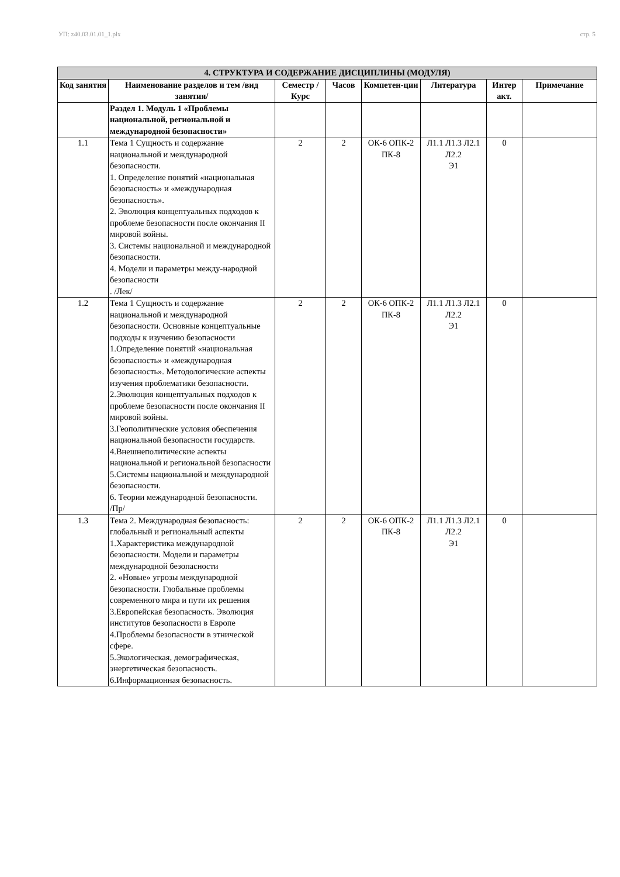УП: z40.03.01.01_1.plx стр. 5
| 4. СТРУКТУРА И СОДЕРЖАНИЕ ДИСЦИПЛИНЫ (МОДУЛЯ) | | | | | | | |
| Код занятия | Наименование разделов и тем /вид занятия/ | Семестр / Курс | Часов | Компетен-ции | Литература | Интер акт. | Примечание |
| | Раздел 1. Модуль 1 «Проблемы национальной, региональной и международной безопасности» | | | | | | |
| 1.1 | Тема 1 Сущность и содержание национальной и международной безопасности. 1. Определение понятий «национальная безопасность» и «международная безопасность». 2. Эволюция концептуальных подходов к проблеме безопасности после окончания II мировой войны. 3. Системы национальной и международной безопасности. 4. Модели и параметры между-народной безопасности . /Лек/ | 2 | 2 | ОК-6 ОПК-2 ПК-8 | Л1.1 Л1.3 Л2.1 Л2.2 Э1 | 0 | |
| 1.2 | Тема 1 Сущность и содержание национальной и международной безопасности. Основные концептуальные подходы к изучению безопасности 1.Определение понятий «национальная безопасность» и «международная безопасность». Методологические аспекты изучения проблематики безопасности. 2.Эволюция концептуальных подходов к проблеме безопасности после окончания II мировой войны. 3.Геополитические условия обеспечения национальной безопасности государств. 4.Внешнеполитические аспекты национальной и региональной безопасности 5.Системы национальной и международной безопасности. 6. Теории международной безопасности. /Пр/ | 2 | 2 | ОК-6 ОПК-2 ПК-8 | Л1.1 Л1.3 Л2.1 Л2.2 Э1 | 0 | |
| 1.3 | Тема 2. Международная безопасность: глобальный и региональный аспекты 1.Характеристика международной безопасности. Модели и параметры международной безопасности 2. «Новые» угрозы международной безопасности. Глобальные проблемы современного мира и пути их решения 3.Европейская безопасность. Эволюция институтов безопасности в Европе 4.Проблемы безопасности в этнической сфере. 5.Экологическая, демографическая, энергетическая безопасность. 6.Информационная безопасность. | 2 | 2 | ОК-6 ОПК-2 ПК-8 | Л1.1 Л1.3 Л2.1 Л2.2 Э1 | 0 | |